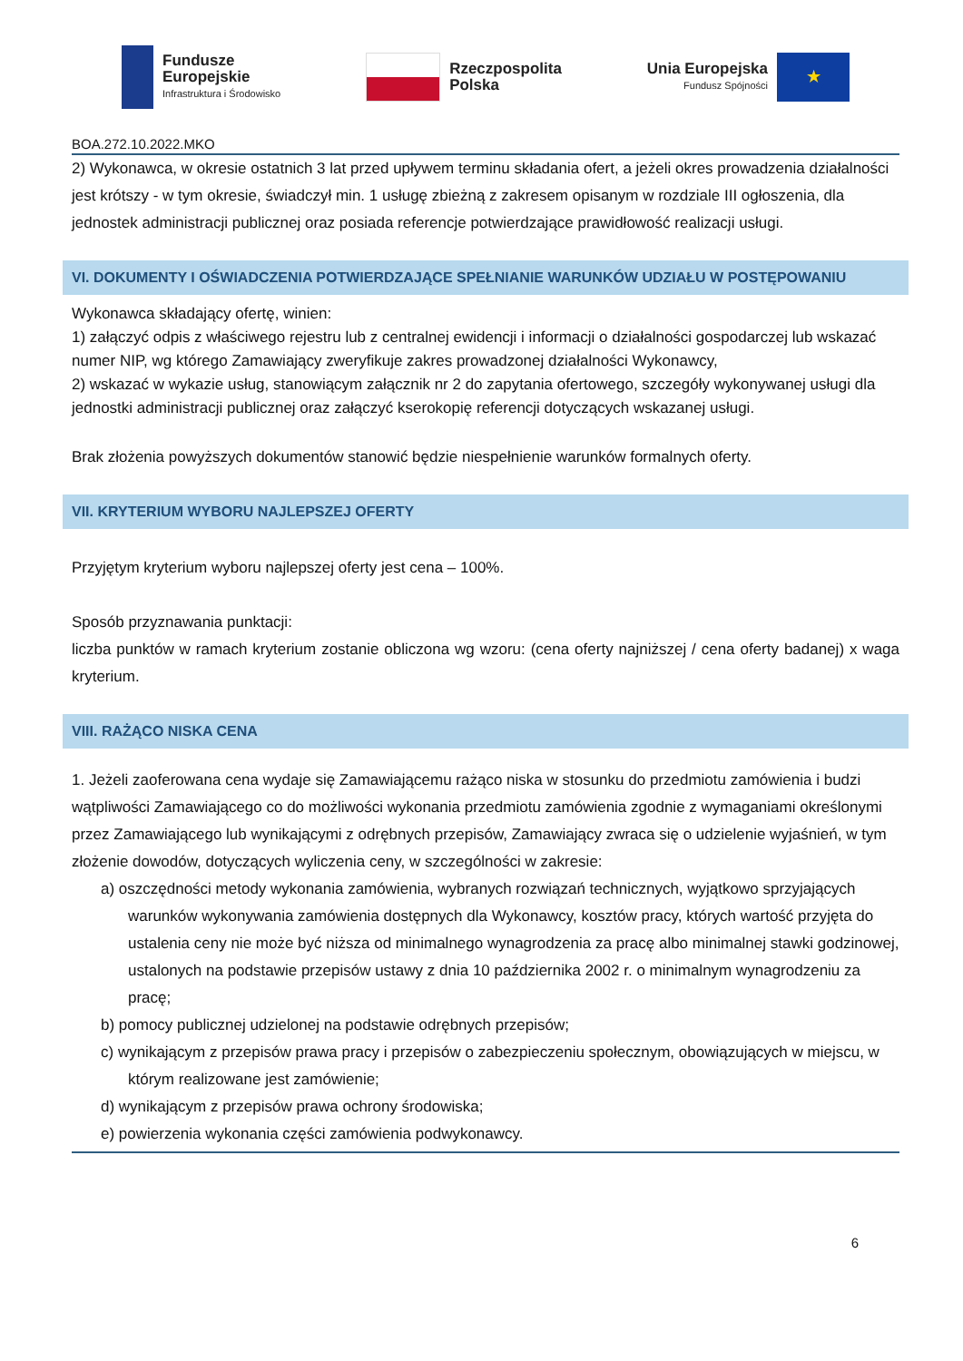Fundusze
Europejskie
Infrastruktura i Środowisko
Rzeczpospolita
Polska
Unia Europejska
Fundusz Spójności
★
BOA.272.10.2022.MKO
2) Wykonawca, w okresie ostatnich 3 lat przed upływem terminu składania ofert, a jeżeli okres prowadzenia działalności jest krótszy - w tym okresie, świadczył min. 1 usługę zbieżną z zakresem opisanym w rozdziale III ogłoszenia, dla jednostek administracji publicznej oraz posiada referencje potwierdzające prawidłowość realizacji usługi.
VI. DOKUMENTY I OŚWIADCZENIA POTWIERDZAJĄCE SPEŁNIANIE WARUNKÓW UDZIAŁU W POSTĘPOWANIU
Wykonawca składający ofertę, winien:
1) załączyć odpis z właściwego rejestru lub z centralnej ewidencji i informacji o działalności gospodarczej lub wskazać numer NIP, wg którego Zamawiający zweryfikuje zakres prowadzonej działalności Wykonawcy,
2) wskazać w wykazie usług, stanowiącym załącznik nr 2 do zapytania ofertowego, szczegóły wykonywanej usługi dla jednostki administracji publicznej oraz załączyć kserokopię referencji dotyczących wskazanej usługi.
Brak złożenia powyższych dokumentów stanowić będzie niespełnienie warunków formalnych oferty.
VII. KRYTERIUM WYBORU NAJLEPSZEJ OFERTY
Przyjętym kryterium wyboru najlepszej oferty jest cena – 100%.
Sposób przyznawania punktacji:
liczba punktów w ramach kryterium zostanie obliczona wg wzoru: (cena oferty najniższej / cena oferty badanej) x waga kryterium.
VIII. RAŻĄCO NISKA CENA
1. Jeżeli zaoferowana cena wydaje się Zamawiającemu rażąco niska w stosunku do przedmiotu zamówienia i budzi wątpliwości Zamawiającego co do możliwości wykonania przedmiotu zamówienia zgodnie z wymaganiami określonymi przez Zamawiającego lub wynikającymi z odrębnych przepisów, Zamawiający zwraca się o udzielenie wyjaśnień, w tym złożenie dowodów, dotyczących wyliczenia ceny, w szczególności w zakresie:
a) oszczędności metody wykonania zamówienia, wybranych rozwiązań technicznych, wyjątkowo sprzyjających warunków wykonywania zamówienia dostępnych dla Wykonawcy, kosztów pracy, których wartość przyjęta do ustalenia ceny nie może być niższa od minimalnego wynagrodzenia za pracę albo minimalnej stawki godzinowej, ustalonych na podstawie przepisów ustawy z dnia 10 października 2002 r. o minimalnym wynagrodzeniu za pracę;
b) pomocy publicznej udzielonej na podstawie odrębnych przepisów;
c) wynikającym z przepisów prawa pracy i przepisów o zabezpieczeniu społecznym, obowiązujących w miejscu, w którym realizowane jest zamówienie;
d) wynikającym z przepisów prawa ochrony środowiska;
e) powierzenia wykonania części zamówienia podwykonawcy.
6